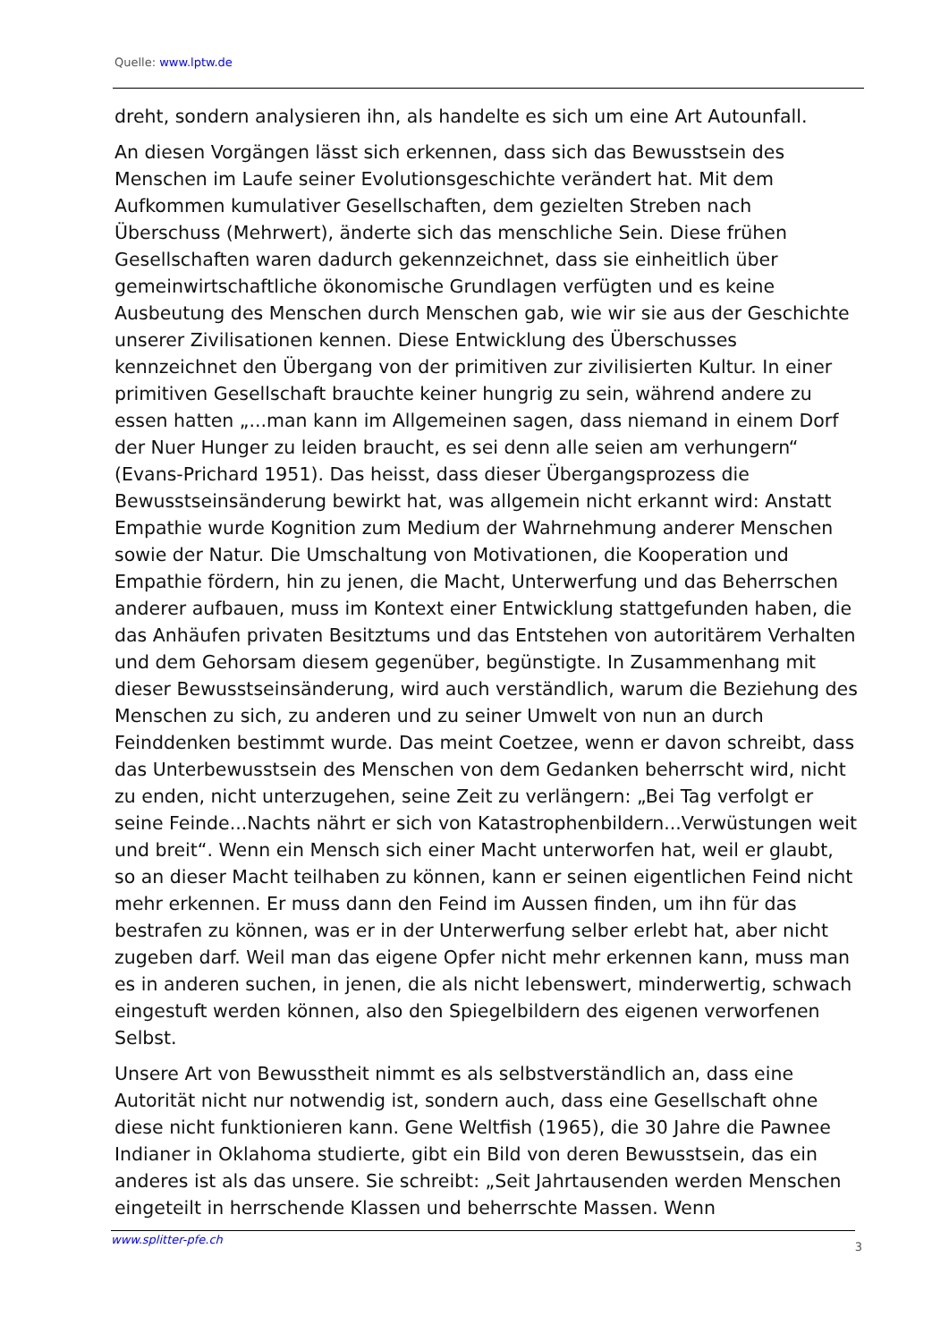Quelle: www.lptw.de
dreht, sondern analysieren ihn, als handelte es sich um eine Art Autounfall.
An diesen Vorgängen lässt sich erkennen, dass sich das Bewusstsein des Menschen im Laufe seiner Evolutionsgeschichte verändert hat. Mit dem Aufkommen kumulativer Gesellschaften, dem gezielten Streben nach Überschuss (Mehrwert), änderte sich das menschliche Sein. Diese frühen Gesellschaften waren dadurch gekennzeichnet, dass sie einheitlich über gemeinwirtschaftliche ökonomische Grundlagen verfügten und es keine Ausbeutung des Menschen durch Menschen gab, wie wir sie aus der Geschichte unserer Zivilisationen kennen. Diese Entwicklung des Überschusses kennzeichnet den Übergang von der primitiven zur zivilisierten Kultur. In einer primitiven Gesellschaft brauchte keiner hungrig zu sein, während andere zu essen hatten „...man kann im Allgemeinen sagen, dass niemand in einem Dorf der Nuer Hunger zu leiden braucht, es sei denn alle seien am verhungern“ (Evans-Prichard 1951). Das heisst, dass dieser Übergangsprozess die Bewusstseinsänderung bewirkt hat, was allgemein nicht erkannt wird: Anstatt Empathie wurde Kognition zum Medium der Wahrnehmung anderer Menschen sowie der Natur. Die Umschaltung von Motivationen, die Kooperation und Empathie fördern, hin zu jenen, die Macht, Unterwerfung und das Beherrschen anderer aufbauen, muss im Kontext einer Entwicklung stattgefunden haben, die das Anhäufen privaten Besitztums und das Entstehen von autoritärem Verhalten und dem Gehorsam diesem gegenüber, begünstigte. In Zusammenhang mit dieser Bewusstseinsänderung, wird auch verständlich, warum die Beziehung des Menschen zu sich, zu anderen und zu seiner Umwelt von nun an durch Feinddenken bestimmt wurde. Das meint Coetzee, wenn er davon schreibt, dass das Unterbewusstsein des Menschen von dem Gedanken beherrscht wird, nicht zu enden, nicht unterzugehen, seine Zeit zu verlängern: „Bei Tag verfolgt er seine Feinde...Nachts nährt er sich von Katastrophenbildern...Verwüstungen weit und breit“. Wenn ein Mensch sich einer Macht unterworfen hat, weil er glaubt, so an dieser Macht teilhaben zu können, kann er seinen eigentlichen Feind nicht mehr erkennen. Er muss dann den Feind im Aussen finden, um ihn für das bestrafen zu können, was er in der Unterwerfung selber erlebt hat, aber nicht zugeben darf. Weil man das eigene Opfer nicht mehr erkennen kann, muss man es in anderen suchen, in jenen, die als nicht lebenswert, minderwertig, schwach eingestuft werden können, also den Spiegelbildern des eigenen verworfenen Selbst.
Unsere Art von Bewusstheit nimmt es als selbstverständlich an, dass eine Autorität nicht nur notwendig ist, sondern auch, dass eine Gesellschaft ohne diese nicht funktionieren kann. Gene Weltfish (1965), die 30 Jahre die Pawnee Indianer in Oklahoma studierte, gibt ein Bild von deren Bewusstsein, das ein anderes ist als das unsere. Sie schreibt: „Seit Jahrtausenden werden Menschen eingeteilt in herrschende Klassen und beherrschte Massen. Wenn
www.splitter-pfe.ch 3